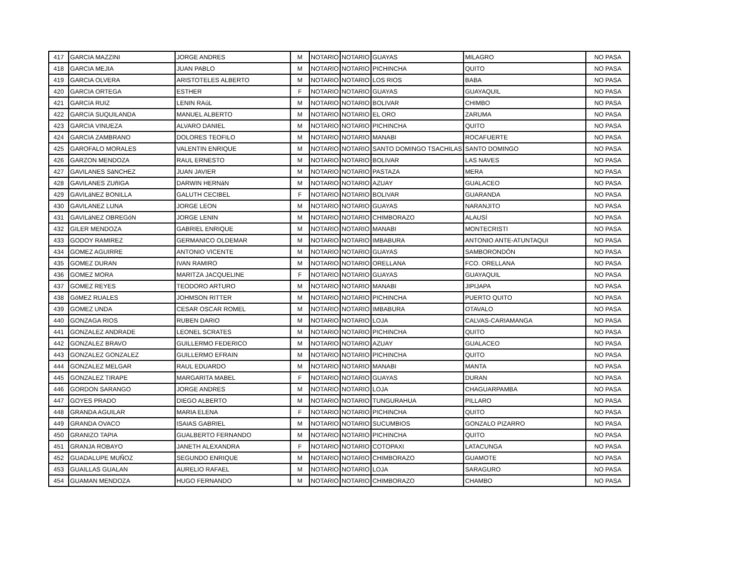| 417 | GARCIA MAZZINI | JORGE ANDRES | M | NOTARIO | NOTARIO | GUAYAS | MILAGRO | NO PASA |
| 418 | GARCIA MEJIA | JUAN PABLO | M | NOTARIO | NOTARIO | PICHINCHA | QUITO | NO PASA |
| 419 | GARCIA OLVERA | ARISTOTELES ALBERTO | M | NOTARIO | NOTARIO | LOS RIOS | BABA | NO PASA |
| 420 | GARCIA ORTEGA | ESTHER | F | NOTARIO | NOTARIO | GUAYAS | GUAYAQUIL | NO PASA |
| 421 | GARCíA RUIZ | LENIN RAúL | M | NOTARIO | NOTARIO | BOLIVAR | CHIMBO | NO PASA |
| 422 | GARCíA SUQUILANDA | MANUEL ALBERTO | M | NOTARIO | NOTARIO | EL ORO | ZARUMA | NO PASA |
| 423 | GARCIA VINUEZA | ALVARO DANIEL | M | NOTARIO | NOTARIO | PICHINCHA | QUITO | NO PASA |
| 424 | GARCIA ZAMBRANO | DOLORES TEOFILO | M | NOTARIO | NOTARIO | MANABI | ROCAFUERTE | NO PASA |
| 425 | GAROFALO MORALES | VALENTIN ENRIQUE | M | NOTARIO | NOTARIO | SANTO DOMINGO TSACHILAS | SANTO DOMINGO | NO PASA |
| 426 | GARZON MENDOZA | RAUL ERNESTO | M | NOTARIO | NOTARIO | BOLIVAR | LAS NAVES | NO PASA |
| 427 | GAVILANES SáNCHEZ | JUAN JAVIER | M | NOTARIO | NOTARIO | PASTAZA | MERA | NO PASA |
| 428 | GAVILANES ZUñIGA | DARWIN HERNáN | M | NOTARIO | NOTARIO | AZUAY | GUALACEO | NO PASA |
| 429 | GAVILáNEZ BONILLA | GALUTH CECIBEL | F | NOTARIO | NOTARIO | BOLIVAR | GUARANDA | NO PASA |
| 430 | GAVILANEZ LUNA | JORGE LEON | M | NOTARIO | NOTARIO | GUAYAS | NARANJITO | NO PASA |
| 431 | GAVILáNEZ OBREGóN | JORGE LENIN | M | NOTARIO | NOTARIO | CHIMBORAZO | ALAUSÍ | NO PASA |
| 432 | GILER MENDOZA | GABRIEL ENRIQUE | M | NOTARIO | NOTARIO | MANABI | MONTECRISTI | NO PASA |
| 433 | GODOY RAMIREZ | GERMANICO OLDEMAR | M | NOTARIO | NOTARIO | IMBABURA | ANTONIO ANTE-ATUNTAQUI | NO PASA |
| 434 | GOMEZ AGUIRRE | ANTONIO VICENTE | M | NOTARIO | NOTARIO | GUAYAS | SAMBORONDÓN | NO PASA |
| 435 | GOMEZ DURAN | IVAN RAMIRO | M | NOTARIO | NOTARIO | ORELLANA | FCO. ORELLANA | NO PASA |
| 436 | GOMEZ MORA | MARITZA JACQUELINE | F | NOTARIO | NOTARIO | GUAYAS | GUAYAQUIL | NO PASA |
| 437 | GOMEZ REYES | TEODORO ARTURO | M | NOTARIO | NOTARIO | MANABI | JIPIJAPA | NO PASA |
| 438 | GóMEZ RUALES | JOHMSON RITTER | M | NOTARIO | NOTARIO | PICHINCHA | PUERTO QUITO | NO PASA |
| 439 | GOMEZ UNDA | CESAR OSCAR ROMEL | M | NOTARIO | NOTARIO | IMBABURA | OTAVALO | NO PASA |
| 440 | GONZAGA RIOS | RUBEN DARIO | M | NOTARIO | NOTARIO | LOJA | CALVAS-CARIAMANGA | NO PASA |
| 441 | GONZALEZ ANDRADE | LEONEL SCRATES | M | NOTARIO | NOTARIO | PICHINCHA | QUITO | NO PASA |
| 442 | GONZALEZ BRAVO | GUILLERMO FEDERICO | M | NOTARIO | NOTARIO | AZUAY | GUALACEO | NO PASA |
| 443 | GONZALEZ GONZALEZ | GUILLERMO EFRAIN | M | NOTARIO | NOTARIO | PICHINCHA | QUITO | NO PASA |
| 444 | GONZALEZ MELGAR | RAUL EDUARDO | M | NOTARIO | NOTARIO | MANABI | MANTA | NO PASA |
| 445 | GONZALEZ TIRAPE | MARGARITA MABEL | F | NOTARIO | NOTARIO | GUAYAS | DURAN | NO PASA |
| 446 | GORDON SARANGO | JORGE ANDRES | M | NOTARIO | NOTARIO | LOJA | CHAGUARPAMBA | NO PASA |
| 447 | GOYES PRADO | DIEGO ALBERTO | M | NOTARIO | NOTARIO | TUNGURAHUA | PILLARO | NO PASA |
| 448 | GRANDA AGUILAR | MARIA ELENA | F | NOTARIO | NOTARIO | PICHINCHA | QUITO | NO PASA |
| 449 | GRANDA OVACO | ISAIAS GABRIEL | M | NOTARIO | NOTARIO | SUCUMBIOS | GONZALO PIZARRO | NO PASA |
| 450 | GRANIZO TAPIA | GUALBERTO FERNANDO | M | NOTARIO | NOTARIO | PICHINCHA | QUITO | NO PASA |
| 451 | GRANJA ROBAYO | JANETH ALEXANDRA | F | NOTARIO | NOTARIO | COTOPAXI | LATACUNGA | NO PASA |
| 452 | GUADALUPE MUÑOZ | SEGUNDO ENRIQUE | M | NOTARIO | NOTARIO | CHIMBORAZO | GUAMOTE | NO PASA |
| 453 | GUAILLAS GUALAN | AURELIO RAFAEL | M | NOTARIO | NOTARIO | LOJA | SARAGURO | NO PASA |
| 454 | GUAMAN MENDOZA | HUGO FERNANDO | M | NOTARIO | NOTARIO | CHIMBORAZO | CHAMBO | NO PASA |